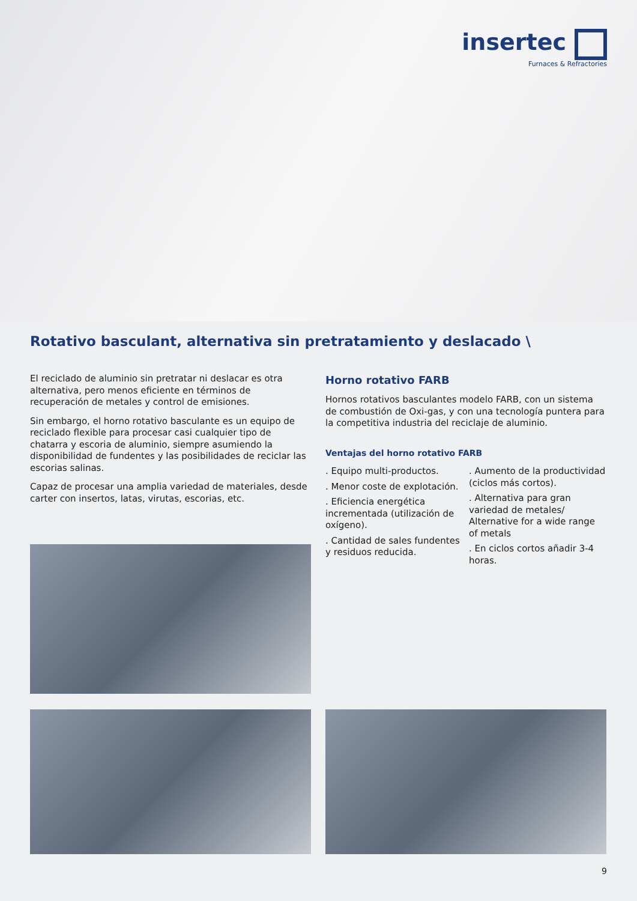insertec
Furnaces & Refractories
Rotativo basculant, alternativa sin pretratamiento y deslacado \
El reciclado de aluminio sin pretratar ni deslacar es otra alternativa, pero menos eficiente en términos de recuperación de metales y control de emisiones.
Sin embargo, el horno rotativo basculante es un equipo de reciclado flexible para procesar casi cualquier tipo de chatarra y escoria de aluminio, siempre asumiendo la disponibilidad de fundentes y las posibilidades de reciclar las escorias salinas.
Capaz de procesar una amplia variedad de materiales, desde carter con insertos, latas, virutas, escorias, etc.
Horno rotativo FARB
Hornos rotativos basculantes modelo FARB, con un sistema de combustión de Oxi-gas, y con una tecnología puntera para la competitiva industria del reciclaje de aluminio.
Ventajas del horno rotativo FARB
. Equipo multi-productos.
. Menor coste de explotación.
. Eficiencia energética incrementada (utilización de oxígeno).
. Cantidad de sales fundentes y residuos reducida.
. Aumento de la productividad (ciclos más cortos).
. Alternativa para gran variedad de metales/ Alternative for a wide range of metals
. En ciclos cortos añadir 3-4 horas.
9